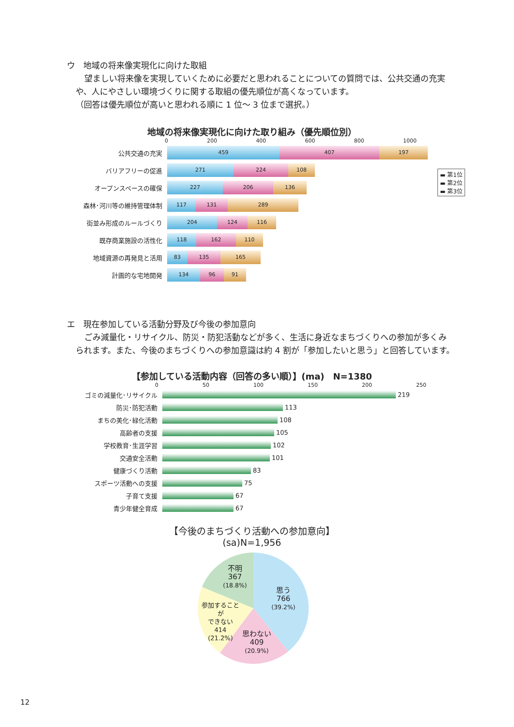ウ　地域の将来像実現化に向けた取組
望ましい将来像を実現していくために必要だと思われることについての質問では、公共交通の充実
や、人にやさしい環境づくりに関する取組の優先順位が高くなっています。
（回答は優先順位が高いと思われる順に 1 位～ 3 位まで選択。）
地域の将来像実現化に向けた取り組み（優先順位別）
0 200 400 600 800 1000
▬ 第1位
▬ 第2位
▬ 第3位
公共交通の充実
459 407 197
バリアフリーの促進
271 224 108
オープンスペースの確保
227 206 136
森林･河川等の維持管理体制
117 131 289
街並み形成のルールづくり
204 124 116
既存商業施設の活性化
118 162 110
地域資源の再発見と活用
83 135 165
計画的な宅地開発
134 96 91
エ　現在参加している活動分野及び今後の参加意向
ごみ減量化・リサイクル、防災・防犯活動などが多く、生活に身近なまちづくりへの参加が多くみ
られます。また、今後のまちづくりへの参加意識は約 4 割が「参加したいと思う」と回答しています。
【参加している活動内容（回答の多い順）】(ma)　N=1380
0 50 100 150 200 250
ゴミの減量化･リサイクル 219
防災･防犯活動 113
まちの美化･緑化活動 108
高齢者の支援 105
学校教育･生涯学習 102
交通安全活動 101
健康づくり活動 83
スポーツ活動への支援 75
子育て支援 67
青少年健全育成 67
【今後のまちづくり活動への参加意向】
(sa)N=1,956
不明
367
(18.8%)
思う
766
(39.2%)
参加することが
できない
414
(21.2%)
思わない
409
(20.9%)
12